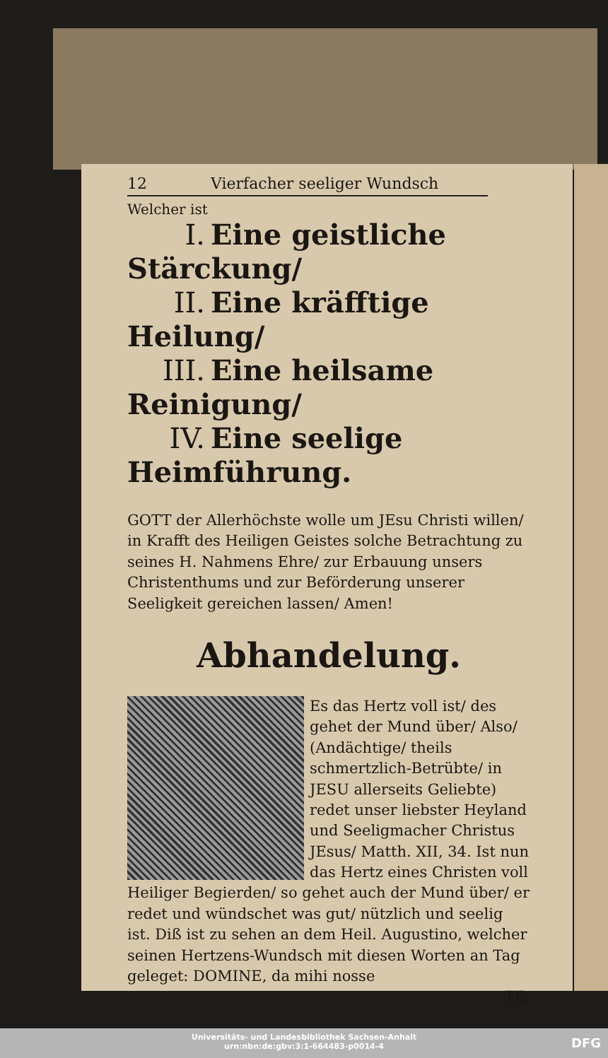12 Vierfacher seeliger Wundsch
Welcher ist
I. Eine geistliche Stärckung/
II. Eine kräfftige Heilung/
III. Eine heilsame Reinigung/
IV. Eine seelige Heimführung.
GOTT der Allerhöchste wolle um JEsu Christi willen/ in Krafft des Heiligen Geistes solche Betrachtung zu seines H. Nahmens Ehre/ zur Erbauung unsers Christenthums und zur Beförderung unserer Seeligkeit gereichen lassen/ Amen!
Abhandelung.
Es das Hertz voll ist/ des gehet der Mund über/ Also/ (Andächtige/ theils schmertzlich-Betrübte/ in JESU allerseits Geliebte) redet unser liebster Heyland und Seeligmacher Christus JEsus/ Matth. XII, 34. Ist nun das Hertz eines Christen voll Heiliger Begierden/ so gehet auch der Mund über/ er redet und wündschet was gut/ nützlich und seelig ist. Diß ist zu sehen an dem Heil. Augustino, welcher seinen Hertzens-Wundsch mit diesen Worten an Tag geleget: DOMINE, da mihi nosse
TE,
Universitäts- und Landesbibliothek Sachsen-Anhalt
urn:nbn:de:gbv:3:1-664483-p0014-4
DFG